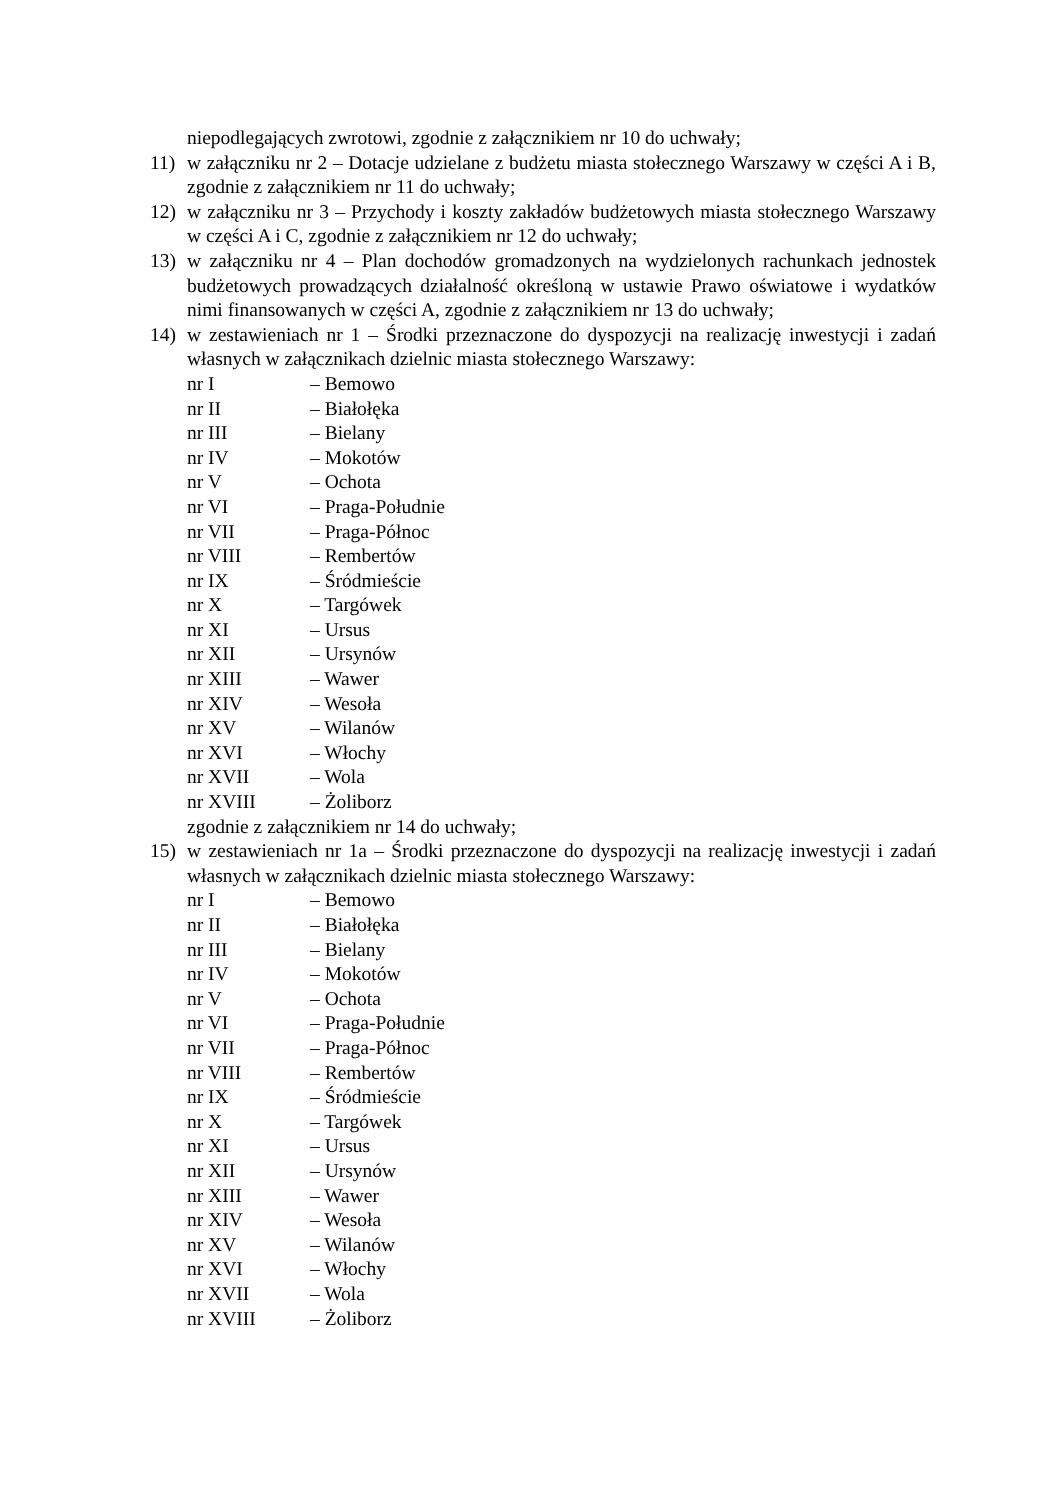niepodlegających zwrotowi, zgodnie z załącznikiem nr 10 do uchwały;
11) w załączniku nr 2 – Dotacje udzielane z budżetu miasta stołecznego Warszawy w części A i B, zgodnie z załącznikiem nr 11 do uchwały;
12) w załączniku nr 3 – Przychody i koszty zakładów budżetowych miasta stołecznego Warszawy w części A i C, zgodnie z załącznikiem nr 12 do uchwały;
13) w załączniku nr 4 – Plan dochodów gromadzonych na wydzielonych rachunkach jednostek budżetowych prowadzących działalność określoną w ustawie Prawo oświatowe i wydatków nimi finansowanych w części A, zgodnie z załącznikiem nr 13 do uchwały;
14) w zestawieniach nr 1 – Środki przeznaczone do dyspozycji na realizację inwestycji i zadań własnych w załącznikach dzielnic miasta stołecznego Warszawy:
nr I – Bemowo
nr II – Białołęka
nr III – Bielany
nr IV – Mokotów
nr V – Ochota
nr VI – Praga-Południe
nr VII – Praga-Północ
nr VIII – Rembertów
nr IX – Śródmieście
nr X – Targówek
nr XI – Ursus
nr XII – Ursynów
nr XIII – Wawer
nr XIV – Wesoła
nr XV – Wilanów
nr XVI – Włochy
nr XVII – Wola
nr XVIII – Żoliborz
zgodnie z załącznikiem nr 14 do uchwały;
15) w zestawieniach nr 1a – Środki przeznaczone do dyspozycji na realizację inwestycji i zadań własnych w załącznikach dzielnic miasta stołecznego Warszawy:
nr I – Bemowo
nr II – Białołęka
nr III – Bielany
nr IV – Mokotów
nr V – Ochota
nr VI – Praga-Południe
nr VII – Praga-Północ
nr VIII – Rembertów
nr IX – Śródmieście
nr X – Targówek
nr XI – Ursus
nr XII – Ursynów
nr XIII – Wawer
nr XIV – Wesoła
nr XV – Wilanów
nr XVI – Włochy
nr XVII – Wola
nr XVIII – Żoliborz